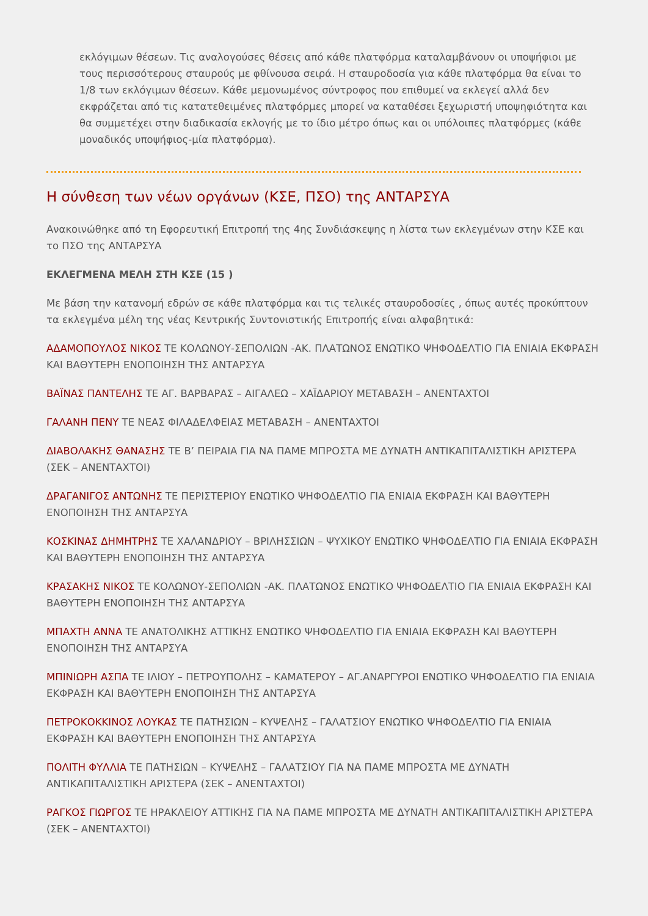εκλόγιμων θέσεων. Τις αναλογούσες θέσεις από κάθε πλατφόρμα καταλαμβάνουν οι υποψήφιοι με τους περισσότερους σταυρούς με φθίνουσα σειρά. Η σταυροδοσία για κάθε πλατφόρμα θα είναι το 1/8 των εκλόγιμων θέσεων. Κάθε μεμονωμένος σύντροφος που επιθυμεί να εκλεγεί αλλά δεν εκφράζεται από τις κατατεθειμένες πλατφόρμες μπορεί να καταθέσει ξεχωριστή υποψηφιότητα και θα συμμετέχει στην διαδικασία εκλογής με το ίδιο μέτρο όπως και οι υπόλοιπες πλατφόρμες (κάθε μοναδικός υποψήφιος-μία πλατφόρμα).
Η σύνθεση των νέων οργάνων (ΚΣΕ, ΠΣΟ) της ΑΝΤΑΡΣΥΑ
Ανακοινώθηκε από τη Εφορευτική Επιτροπή της 4ης Συνδιάσκεψης η λίστα των εκλεγμένων στην ΚΣΕ και το ΠΣΟ της ΑΝΤΑΡΣΥΑ
ΕΚΛΕΓΜΕΝΑ ΜΕΛΗ ΣΤΗ ΚΣΕ (15 )
Με βάση την κατανομή εδρών σε κάθε πλατφόρμα και τις τελικές σταυροδοσίες , όπως αυτές προκύπτουν τα εκλεγμένα μέλη της νέας Κεντρικής Συντονιστικής Επιτροπής είναι αλφαβητικά:
ΑΔΑΜΟΠΟΥΛΟΣ ΝΙΚΟΣ ΤΕ ΚΟΛΩΝΟΥ-ΣΕΠΟΛΙΩΝ -ΑΚ. ΠΛΑΤΩΝΟΣ ΕΝΩΤΙΚΟ ΨΗΦΟΔΕΛΤΙΟ ΓΙΑ ΕΝΙΑΙΑ ΕΚΦΡΑΣΗ ΚΑΙ ΒΑΘΥΤΕΡΗ ΕΝΟΠΟΙΗΣΗ ΤΗΣ ΑΝΤΑΡΣΥΑ
ΒΑΪΝΑΣ ΠΑΝΤΕΛΗΣ ΤΕ ΑΓ. ΒΑΡΒΑΡΑΣ – ΑΙΓΑΛΕΩ – ΧΑΪΔΑΡΙΟΥ ΜΕΤΑΒΑΣΗ – ΑΝΕΝΤΑΧΤΟΙ
ΓΑΛΑΝΗ ΠΕΝΥ ΤΕ ΝΕΑΣ ΦΙΛΑΔΕΛΦΕΙΑΣ ΜΕΤΑΒΑΣΗ – ΑΝΕΝΤΑΧΤΟΙ
ΔΙΑΒΟΛΑΚΗΣ ΘΑΝΑΣΗΣ ΤΕ Β’ ΠΕΙΡΑΙΑ ΓΙΑ ΝΑ ΠΑΜΕ ΜΠΡΟΣΤΑ ΜΕ ΔΥΝΑΤΗ ΑΝΤΙΚΑΠΙΤΑΛΙΣΤΙΚΗ ΑΡΙΣΤΕΡΑ (ΣΕΚ – ΑΝΕΝΤΑΧΤΟΙ)
ΔΡΑΓΑΝΙΓΟΣ ΑΝΤΩΝΗΣ ΤΕ ΠΕΡΙΣΤΕΡΙΟΥ ΕΝΩΤΙΚΟ ΨΗΦΟΔΕΛΤΙΟ ΓΙΑ ΕΝΙΑΙΑ ΕΚΦΡΑΣΗ ΚΑΙ ΒΑΘΥΤΕΡΗ ΕΝΟΠΟΙΗΣΗ ΤΗΣ ΑΝΤΑΡΣΥΑ
ΚΟΣΚΙΝΑΣ ΔΗΜΗΤΡΗΣ ΤΕ ΧΑΛΑΝΔΡΙΟΥ – ΒΡΙΛΗΣΣΙΩΝ – ΨΥΧΙΚΟΥ ΕΝΩΤΙΚΟ ΨΗΦΟΔΕΛΤΙΟ ΓΙΑ ΕΝΙΑΙΑ ΕΚΦΡΑΣΗ ΚΑΙ ΒΑΘΥΤΕΡΗ ΕΝΟΠΟΙΗΣΗ ΤΗΣ ΑΝΤΑΡΣΥΑ
ΚΡΑΣΑΚΗΣ ΝΙΚΟΣ ΤΕ ΚΟΛΩΝΟΥ-ΣΕΠΟΛΙΩΝ -ΑΚ. ΠΛΑΤΩΝΟΣ ΕΝΩΤΙΚΟ ΨΗΦΟΔΕΛΤΙΟ ΓΙΑ ΕΝΙΑΙΑ ΕΚΦΡΑΣΗ ΚΑΙ ΒΑΘΥΤΕΡΗ ΕΝΟΠΟΙΗΣΗ ΤΗΣ ΑΝΤΑΡΣΥΑ
ΜΠΑΧΤΗ ΑΝΝΑ ΤΕ ΑΝΑΤΟΛΙΚΗΣ ΑΤΤΙΚΗΣ ΕΝΩΤΙΚΟ ΨΗΦΟΔΕΛΤΙΟ ΓΙΑ ΕΝΙΑΙΑ ΕΚΦΡΑΣΗ ΚΑΙ ΒΑΘΥΤΕΡΗ ΕΝΟΠΟΙΗΣΗ ΤΗΣ ΑΝΤΑΡΣΥΑ
ΜΠΙΝΙΩΡΗ ΑΣΠΑ ΤΕ ΙΛΙΟΥ – ΠΕΤΡΟΥΠΟΛΗΣ – ΚΑΜΑΤΕΡΟΥ – ΑΓ.ΑΝΑΡΓΥΡΟΙ ΕΝΩΤΙΚΟ ΨΗΦΟΔΕΛΤΙΟ ΓΙΑ ΕΝΙΑΙΑ ΕΚΦΡΑΣΗ ΚΑΙ ΒΑΘΥΤΕΡΗ ΕΝΟΠΟΙΗΣΗ ΤΗΣ ΑΝΤΑΡΣΥΑ
ΠΕΤΡΟΚΟΚΚΙΝΟΣ ΛΟΥΚΑΣ ΤΕ ΠΑΤΗΣΙΩΝ – ΚΥΨΕΛΗΣ – ΓΑΛΑΤΣΙΟΥ ΕΝΩΤΙΚΟ ΨΗΦΟΔΕΛΤΙΟ ΓΙΑ ΕΝΙΑΙΑ ΕΚΦΡΑΣΗ ΚΑΙ ΒΑΘΥΤΕΡΗ ΕΝΟΠΟΙΗΣΗ ΤΗΣ ΑΝΤΑΡΣΥΑ
ΠΟΛΙΤΗ ΦΥΛΛΙΑ ΤΕ ΠΑΤΗΣΙΩΝ – ΚΥΨΕΛΗΣ – ΓΑΛΑΤΣΙΟΥ ΓΙΑ ΝΑ ΠΑΜΕ ΜΠΡΟΣΤΑ ΜΕ ΔΥΝΑΤΗ ΑΝΤΙΚΑΠΙΤΑΛΙΣΤΙΚΗ ΑΡΙΣΤΕΡΑ (ΣΕΚ – ΑΝΕΝΤΑΧΤΟΙ)
ΡΑΓΚΟΣ ΓΙΩΡΓΟΣ ΤΕ ΗΡΑΚΛΕΙΟΥ ΑΤΤΙΚΗΣ ΓΙΑ ΝΑ ΠΑΜΕ ΜΠΡΟΣΤΑ ΜΕ ΔΥΝΑΤΗ ΑΝΤΙΚΑΠΙΤΑΛΙΣΤΙΚΗ ΑΡΙΣΤΕΡΑ (ΣΕΚ – ΑΝΕΝΤΑΧΤΟΙ)